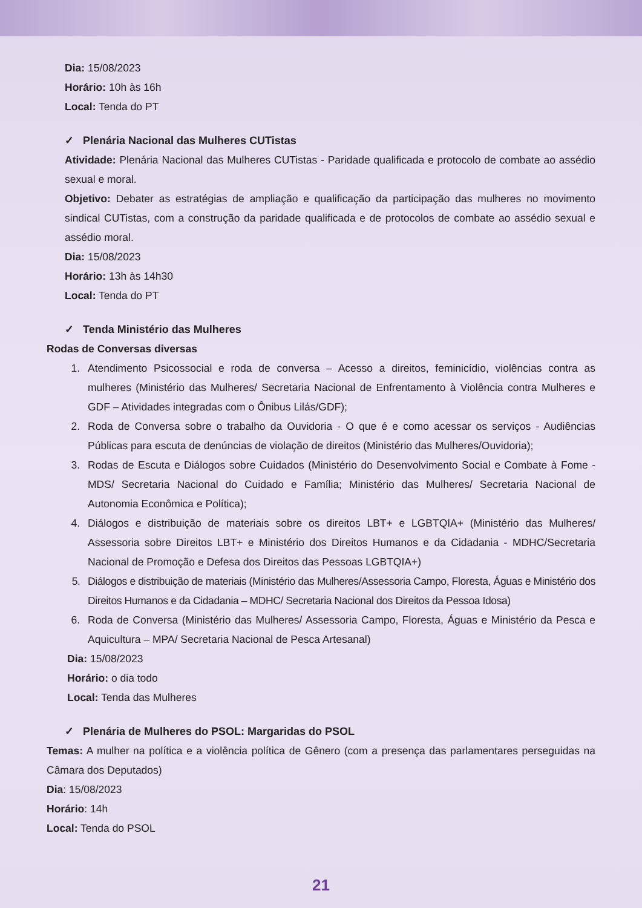Dia: 15/08/2023
Horário: 10h às 16h
Local: Tenda do PT
✓ Plenária Nacional das Mulheres CUTistas
Atividade: Plenária Nacional das Mulheres CUTistas - Paridade qualificada e protocolo de combate ao assédio sexual e moral.
Objetivo: Debater as estratégias de ampliação e qualificação da participação das mulheres no movimento sindical CUTistas, com a construção da paridade qualificada e de protocolos de combate ao assédio sexual e assédio moral.
Dia: 15/08/2023
Horário: 13h às 14h30
Local: Tenda do PT
✓ Tenda Ministério das Mulheres
Rodas de Conversas diversas
1. Atendimento Psicossocial e roda de conversa – Acesso a direitos, feminicídio, violências contra as mulheres (Ministério das Mulheres/ Secretaria Nacional de Enfrentamento à Violência contra Mulheres e GDF – Atividades integradas com o Ônibus Lilás/GDF);
2. Roda de Conversa sobre o trabalho da Ouvidoria - O que é e como acessar os serviços - Audiências Públicas para escuta de denúncias de violação de direitos (Ministério das Mulheres/Ouvidoria);
3. Rodas de Escuta e Diálogos sobre Cuidados (Ministério do Desenvolvimento Social e Combate à Fome - MDS/ Secretaria Nacional do Cuidado e Família; Ministério das Mulheres/ Secretaria Nacional de Autonomia Econômica e Política);
4. Diálogos e distribuição de materiais sobre os direitos LBT+ e LGBTQIA+ (Ministério das Mulheres/ Assessoria sobre Direitos LBT+ e Ministério dos Direitos Humanos e da Cidadania - MDHC/Secretaria Nacional de Promoção e Defesa dos Direitos das Pessoas LGBTQIA+)
5. Diálogos e distribuição de materiais (Ministério das Mulheres/Assessoria Campo, Floresta, Águas e Ministério dos Direitos Humanos e da Cidadania – MDHC/ Secretaria Nacional dos Direitos da Pessoa Idosa)
6. Roda de Conversa (Ministério das Mulheres/ Assessoria Campo, Floresta, Águas e Ministério da Pesca e Aquicultura – MPA/ Secretaria Nacional de Pesca Artesanal)
Dia: 15/08/2023
Horário: o dia todo
Local: Tenda das Mulheres
✓ Plenária de Mulheres do PSOL: Margaridas do PSOL
Temas: A mulher na política e a violência política de Gênero (com a presença das parlamentares perseguidas na Câmara dos Deputados)
Dia: 15/08/2023
Horário: 14h
Local: Tenda do PSOL
21